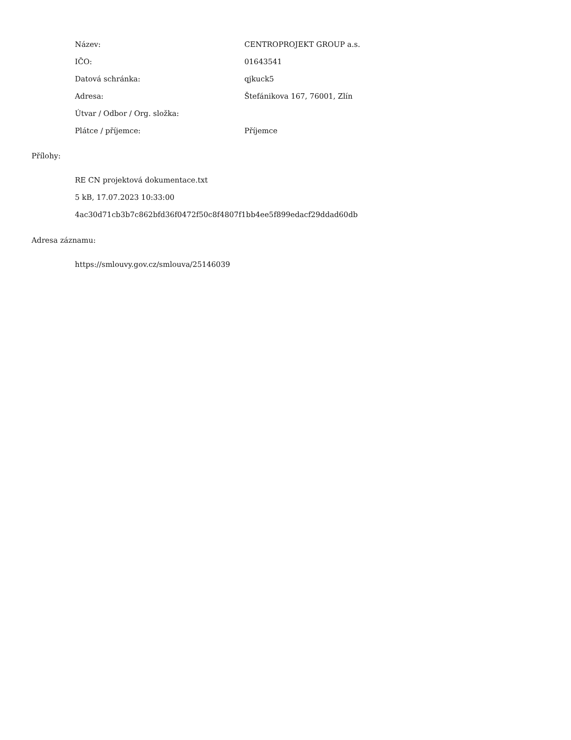| Název: | CENTROPROJEKT GROUP a.s. |
| IČO: | 01643541 |
| Datová schránka: | qjkuck5 |
| Adresa: | Štefánikova 167, 76001, Zlín |
| Útvar / Odbor / Org. složka: | |
| Plátce / příjemce: | Příjemce |
Přílohy:
RE CN projektová dokumentace.txt
5 kB, 17.07.2023 10:33:00
4ac30d71cb3b7c862bfd36f0472f50c8f4807f1bb4ee5f899edacf29ddad60db
Adresa záznamu:
https://smlouvy.gov.cz/smlouva/25146039